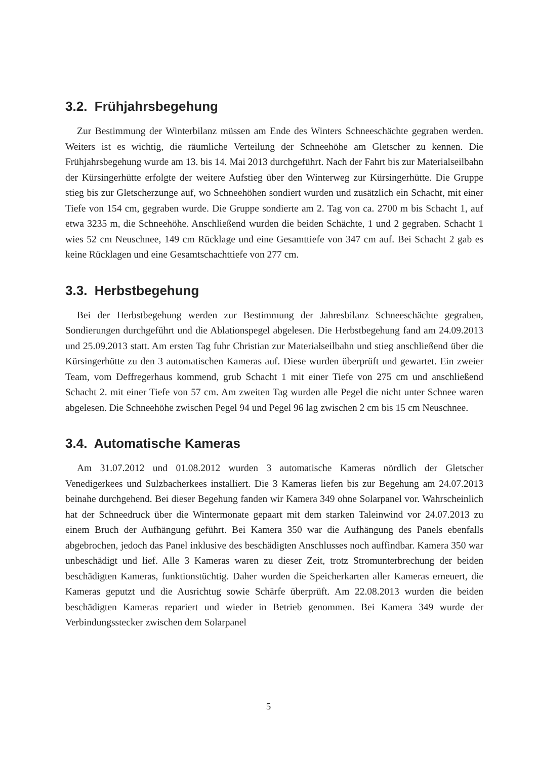3.2. Frühjahrsbegehung
Zur Bestimmung der Winterbilanz müssen am Ende des Winters Schneeschächte gegraben werden. Weiters ist es wichtig, die räumliche Verteilung der Schneehöhe am Gletscher zu kennen. Die Frühjahrsbegehung wurde am 13. bis 14. Mai 2013 durchgeführt. Nach der Fahrt bis zur Materialseilbahn der Kürsingerhütte erfolgte der weitere Aufstieg über den Winterweg zur Kürsingerhütte. Die Gruppe stieg bis zur Gletscherzunge auf, wo Schneehöhen sondiert wurden und zusätzlich ein Schacht, mit einer Tiefe von 154 cm, gegraben wurde. Die Gruppe sondierte am 2. Tag von ca. 2700 m bis Schacht 1, auf etwa 3235 m, die Schneehöhe. Anschließend wurden die beiden Schächte, 1 und 2 gegraben. Schacht 1 wies 52 cm Neuschnee, 149 cm Rücklage und eine Gesamttiefe von 347 cm auf. Bei Schacht 2 gab es keine Rücklagen und eine Gesamtschachttiefe von 277 cm.
3.3. Herbstbegehung
Bei der Herbstbegehung werden zur Bestimmung der Jahresbilanz Schneeschächte gegraben, Sondierungen durchgeführt und die Ablationspegel abgelesen. Die Herbstbegehung fand am 24.09.2013 und 25.09.2013 statt. Am ersten Tag fuhr Christian zur Materialseilbahn und stieg anschließend über die Kürsingerhütte zu den 3 automatischen Kameras auf. Diese wurden überprüft und gewartet. Ein zweier Team, vom Deffregerhaus kommend, grub Schacht 1 mit einer Tiefe von 275 cm und anschließend Schacht 2. mit einer Tiefe von 57 cm. Am zweiten Tag wurden alle Pegel die nicht unter Schnee waren abgelesen. Die Schneehöhe zwischen Pegel 94 und Pegel 96 lag zwischen 2 cm bis 15 cm Neuschnee.
3.4. Automatische Kameras
Am 31.07.2012 und 01.08.2012 wurden 3 automatische Kameras nördlich der Gletscher Venedigerkees und Sulzbacherkees installiert. Die 3 Kameras liefen bis zur Begehung am 24.07.2013 beinahe durchgehend. Bei dieser Begehung fanden wir Kamera 349 ohne Solarpanel vor. Wahrscheinlich hat der Schneedruck über die Wintermonate gepaart mit dem starken Taleinwind vor 24.07.2013 zu einem Bruch der Aufhängung geführt. Bei Kamera 350 war die Aufhängung des Panels ebenfalls abgebrochen, jedoch das Panel inklusive des beschädigten Anschlusses noch auffindbar. Kamera 350 war unbeschädigt und lief. Alle 3 Kameras waren zu dieser Zeit, trotz Stromunterbrechung der beiden beschädigten Kameras, funktionstüchtig. Daher wurden die Speicherkarten aller Kameras erneuert, die Kameras geputzt und die Ausrichtug sowie Schärfe überprüft. Am 22.08.2013 wurden die beiden beschädigten Kameras repariert und wieder in Betrieb genommen. Bei Kamera 349 wurde der Verbindungsstecker zwischen dem Solarpanel
5